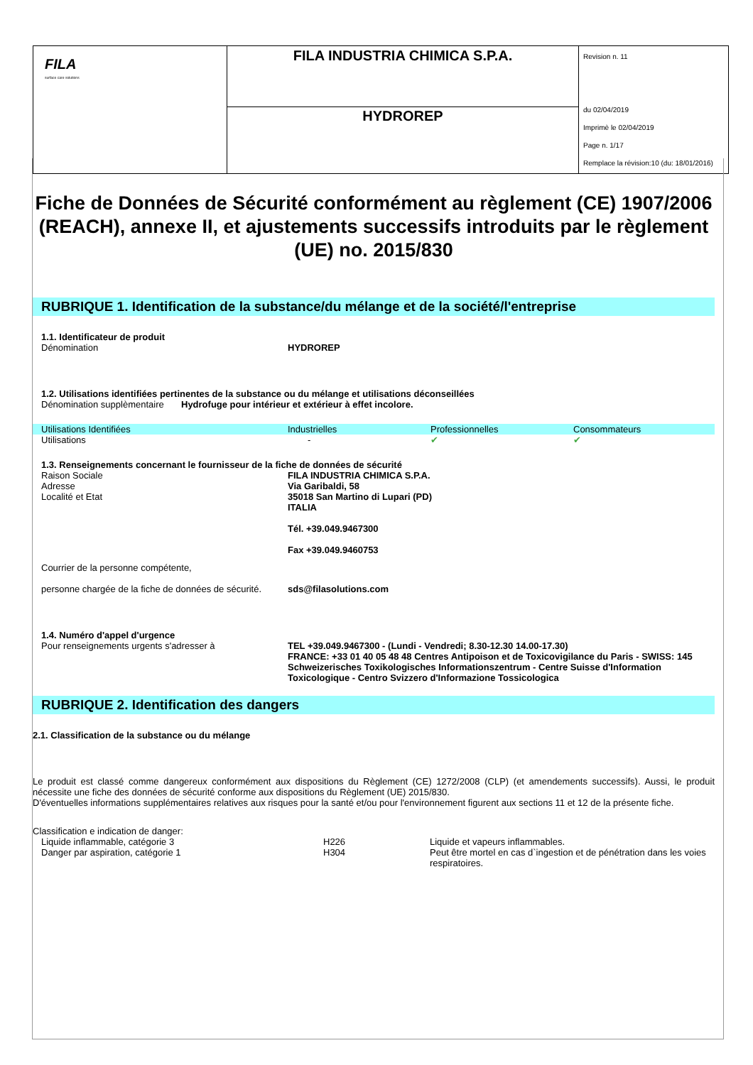| FILA surface care solutions | FILA INDUSTRIA CHIMICA S.P.A. | Revision n. 11 du 02/04/2019 Imprimè le 02/04/2019 Page n. 1/17 Remplace la révision:10 (du: 18/01/2016) |
| | HYDROREP | |
Fiche de Données de Sécurité conformément au règlement (CE) 1907/2006 (REACH), annexe II, et ajustements successifs introduits par le règlement (UE) no. 2015/830
RUBRIQUE 1. Identification de la substance/du mélange et de la société/l'entreprise
1.1. Identificateur de produit
Dénomination HYDROREP
1.2. Utilisations identifiées pertinentes de la substance ou du mélange et utilisations déconseillées
Dénomination supplèmentaire Hydrofuge pour intérieur et extérieur à effet incolore.
| Utilisations Identifiées | Industrielles | Professionnelles | Consommateurs |
| Utilisations | - | ✔ | ✔ |
1.3. Renseignements concernant le fournisseur de la fiche de données de sécurité
Raison Sociale
Adresse
Localité et Etat FILA INDUSTRIA CHIMICA S.P.A.
Via Garibaldi, 58
35018 San Martino di Lupari (PD)
ITALIA
Tél. +39.049.9467300
Fax +39.049.9460753
Courrier de la personne compétente,
personne chargée de la fiche de données de sécurité.
sds@filasolutions.com
1.4. Numéro d'appel d'urgence
Pour renseignements urgents s'adresser à TEL +39.049.9467300 - (Lundi - Vendredi; 8.30-12.30 14.00-17.30)
FRANCE: +33 01 40 05 48 48 Centres Antipoison et de Toxicovigilance du Paris - SWISS: 145 Schweizerisches Toxikologisches Informationszentrum - Centre Suisse d'Information Toxicologique - Centro Svizzero d'Informazione Tossicologica
RUBRIQUE 2. Identification des dangers
2.1. Classification de la substance ou du mélange
Le produit est classé comme dangereux conformément aux dispositions du Règlement (CE) 1272/2008 (CLP) (et amendements successifs). Aussi, le produit nécessite une fiche des données de sécurité conforme aux dispositions du Règlement (UE) 2015/830.
D'éventuelles informations supplémentaires relatives aux risques pour la santé et/ou pour l'environnement figurent aux sections 11 et 12 de la présente fiche.
Classification e indication de danger:
Liquide inflammable, catégorie 3 H226 Liquide et vapeurs inflammables.
Danger par aspiration, catégorie 1 H304 Peut être mortel en cas d`ingestion et de pénétration dans les voies respiratoires.